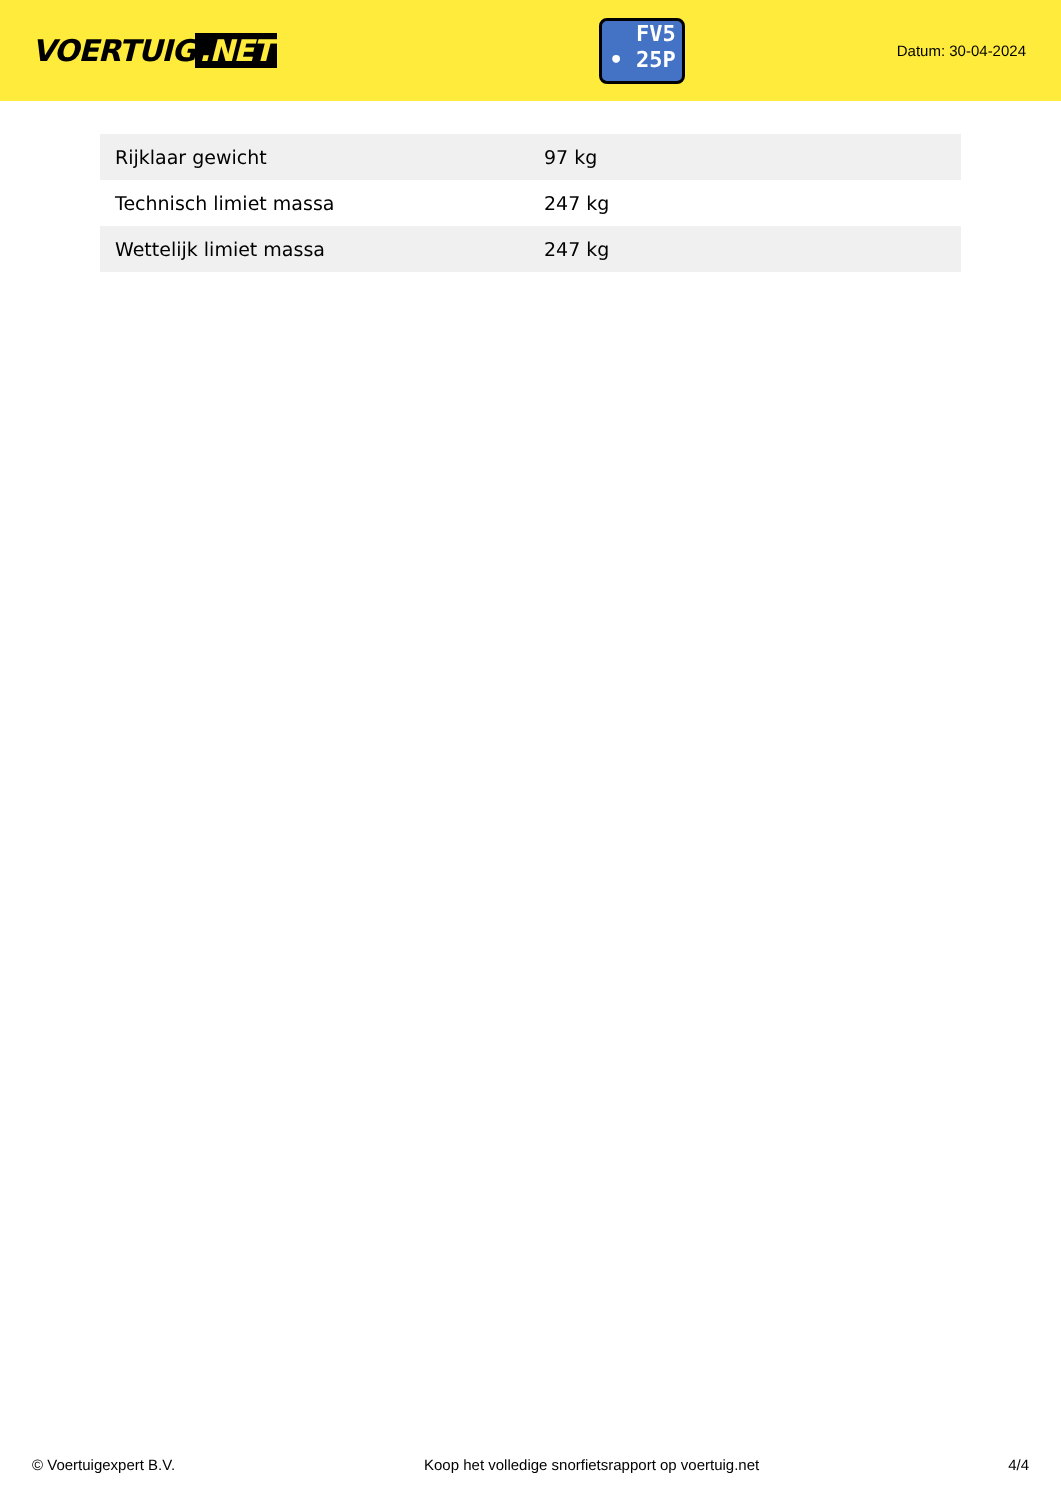VOERTUIG.NET
FV5
• 25P
Datum: 30-04-2024
| Rijklaar gewicht | 97 kg |
| Technisch limiet massa | 247 kg |
| Wettelijk limiet massa | 247 kg |
© Voertuigexpert B.V. Koop het volledige snorfietsrapport op voertuig.net 4/4